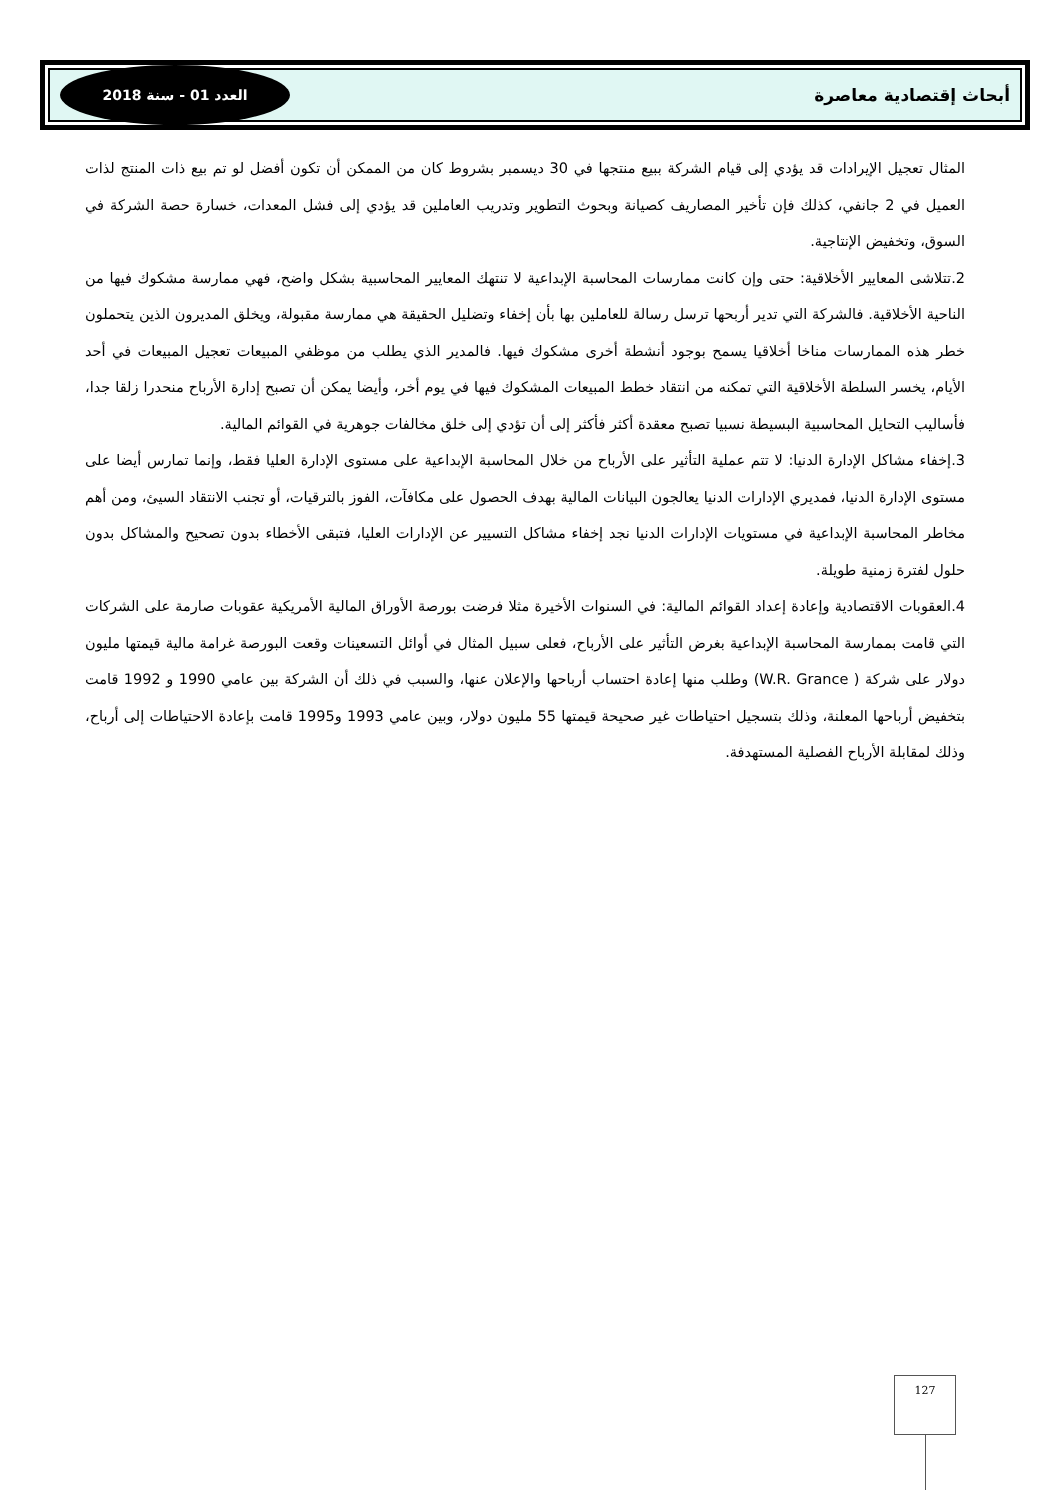أبحاث إقتصادية معاصرة
العدد 01 - سنة 2018
المثال تعجيل الإيرادات قد يؤدي إلى قيام الشركة ببيع منتجها في 30 ديسمبر بشروط كان من الممكن أن تكون أفضل لو تم بيع ذات المنتج لذات العميل في 2 جانفي، كذلك فإن تأخير المصاريف كصيانة وبحوث التطوير وتدريب العاملين قد يؤدي إلى فشل المعدات، خسارة حصة الشركة في السوق، وتخفيض الإنتاجية.
2.تتلاشى المعايير الأخلاقية: حتى وإن كانت ممارسات المحاسبة الإبداعية لا تنتهك المعايير المحاسبية بشكل واضح، فهي ممارسة مشكوك فيها من الناحية الأخلاقية. فالشركة التي تدير أربحها ترسل رسالة للعاملين بها بأن إخفاء وتضليل الحقيقة هي ممارسة مقبولة، ويخلق المديرون الذين يتحملون خطر هذه الممارسات مناخا أخلاقيا يسمح بوجود أنشطة أخرى مشكوك فيها. فالمدير الذي يطلب من موظفي المبيعات تعجيل المبيعات في أحد الأيام، يخسر السلطة الأخلاقية التي تمكنه من انتقاد خطط المبيعات المشكوك فيها في يوم أخر، وأيضا يمكن أن تصبح إدارة الأرباح منحدرا زلقا جدا، فأساليب التحايل المحاسبية البسيطة نسبيا تصبح معقدة أكثر فأكثر إلى أن تؤدي إلى خلق مخالفات جوهرية في القوائم المالية.
3.إخفاء مشاكل الإدارة الدنيا: لا تتم عملية التأثير على الأرباح من خلال المحاسبة الإبداعية على مستوى الإدارة العليا فقط، وإنما تمارس أيضا على مستوى الإدارة الدنيا، فمديري الإدارات الدنيا يعالجون البيانات المالية بهدف الحصول على مكافآت، الفوز بالترقيات، أو تجنب الانتقاد السيئ، ومن أهم مخاطر المحاسبة الإبداعية في مستويات الإدارات الدنيا نجد إخفاء مشاكل التسيير عن الإدارات العليا، فتبقى الأخطاء بدون تصحيح والمشاكل بدون حلول لفترة زمنية طويلة.
4.العقوبات الاقتصادية وإعادة إعداد القوائم المالية: في السنوات الأخيرة مثلا فرضت بورصة الأوراق المالية الأمريكية عقوبات صارمة على الشركات التي قامت بممارسة المحاسبة الإبداعية بغرض التأثير على الأرباح، فعلى سبيل المثال في أوائل التسعينات وقعت البورصة غرامة مالية قيمتها مليون دولار على شركة ( W.R. Grance) وطلب منها إعادة احتساب أرباحها والإعلان عنها، والسبب في ذلك أن الشركة بين عامي 1990 و 1992 قامت بتخفيض أرباحها المعلنة، وذلك بتسجيل احتياطات غير صحيحة قيمتها 55 مليون دولار، وبين عامي 1993 و1995 قامت بإعادة الاحتياطات إلى أرباح، وذلك لمقابلة الأرباح الفصلية المستهدفة.
127